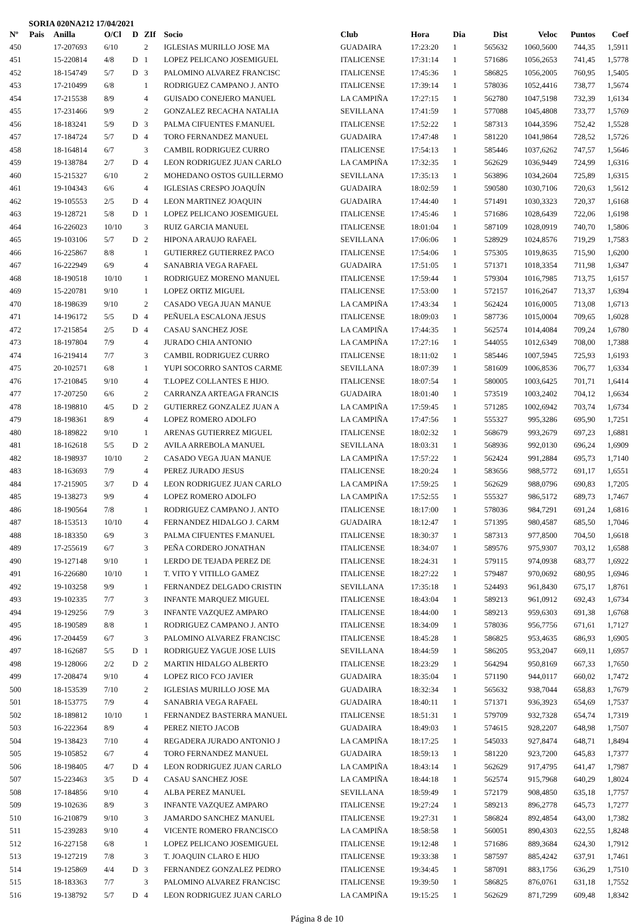SORIA 020NA212 17/04/2021
| Nº | Pais | Anilla | O/Cl | D | ZIf | Socio | Club | Hora | Dia | Dist | Veloc | Puntos | Coef |
| --- | --- | --- | --- | --- | --- | --- | --- | --- | --- | --- | --- | --- | --- |
| 450 | | 17-207693 | 6/10 | | 2 | IGLESIAS MURILLO JOSE MA | GUADAIRA | 17:23:20 | 1 | 565632 | 1060,5600 | 744,35 | 1,5911 |
| 451 | | 15-220814 | 4/8 | D | 1 | LOPEZ PELICANO JOSEMIGUEL | ITALICENSE | 17:31:14 | 1 | 571686 | 1056,2653 | 741,45 | 1,5778 |
| 452 | | 18-154749 | 5/7 | D | 3 | PALOMINO ALVAREZ FRANCISC | ITALICENSE | 17:45:36 | 1 | 586825 | 1056,2005 | 760,95 | 1,5405 |
| 453 | | 17-210499 | 6/8 | | 1 | RODRIGUEZ CAMPANO J. ANTO | ITALICENSE | 17:39:14 | 1 | 578036 | 1052,4416 | 738,77 | 1,5674 |
| 454 | | 17-215538 | 8/9 | | 4 | GUISADO CONEJERO MANUEL | LA CAMPIÑA | 17:27:15 | 1 | 562780 | 1047,5198 | 732,39 | 1,6134 |
| 455 | | 17-231466 | 9/9 | | 2 | GONZALEZ RECACHA NATALIA | SEVILLANA | 17:41:59 | 1 | 577088 | 1045,4808 | 733,77 | 1,5769 |
| 456 | | 18-183241 | 5/9 | D | 3 | PALMA CIFUENTES F.MANUEL | ITALICENSE | 17:52:22 | 1 | 587313 | 1044,3596 | 752,42 | 1,5528 |
| 457 | | 17-184724 | 5/7 | D | 4 | TORO FERNANDEZ MANUEL | GUADAIRA | 17:47:48 | 1 | 581220 | 1041,9864 | 728,52 | 1,5726 |
| 458 | | 18-164814 | 6/7 | | 3 | CAMBIL RODRIGUEZ CURRO | ITALICENSE | 17:54:13 | 1 | 585446 | 1037,6262 | 747,57 | 1,5646 |
| 459 | | 19-138784 | 2/7 | D | 4 | LEON RODRIGUEZ JUAN CARLO | LA CAMPIÑA | 17:32:35 | 1 | 562629 | 1036,9449 | 724,99 | 1,6316 |
| 460 | | 15-215327 | 6/10 | | 2 | MOHEDANO OSTOS GUILLERMO | SEVILLANA | 17:35:13 | 1 | 563896 | 1034,2604 | 725,89 | 1,6315 |
| 461 | | 19-104343 | 6/6 | | 4 | IGLESIAS CRESPO JOAQUÍN | GUADAIRA | 18:02:59 | 1 | 590580 | 1030,7106 | 720,63 | 1,5612 |
| 462 | | 19-105553 | 2/5 | D | 4 | LEON MARTINEZ JOAQUIN | GUADAIRA | 17:44:40 | 1 | 571491 | 1030,3323 | 720,37 | 1,6168 |
| 463 | | 19-128721 | 5/8 | D | 1 | LOPEZ PELICANO JOSEMIGUEL | ITALICENSE | 17:45:46 | 1 | 571686 | 1028,6439 | 722,06 | 1,6198 |
| 464 | | 16-226023 | 10/10 | | 3 | RUIZ GARCIA MANUEL | ITALICENSE | 18:01:04 | 1 | 587109 | 1028,0919 | 740,70 | 1,5806 |
| 465 | | 19-103106 | 5/7 | D | 2 | HIPONA ARAUJO RAFAEL | SEVILLANA | 17:06:06 | 1 | 528929 | 1024,8576 | 719,29 | 1,7583 |
| 466 | | 16-225867 | 8/8 | | 1 | GUTIERREZ GUTIERREZ PACO | ITALICENSE | 17:54:06 | 1 | 575305 | 1019,8635 | 715,90 | 1,6200 |
| 467 | | 16-222949 | 6/9 | | 4 | SANABRIA VEGA RAFAEL | GUADAIRA | 17:51:05 | 1 | 571371 | 1018,3354 | 711,98 | 1,6347 |
| 468 | | 18-190518 | 10/10 | | 1 | RODRIGUEZ MORENO MANUEL | ITALICENSE | 17:59:44 | 1 | 579304 | 1016,7985 | 713,75 | 1,6157 |
| 469 | | 15-220781 | 9/10 | | 1 | LOPEZ ORTIZ MIGUEL | ITALICENSE | 17:53:00 | 1 | 572157 | 1016,2647 | 713,37 | 1,6394 |
| 470 | | 18-198639 | 9/10 | | 2 | CASADO VEGA JUAN MANUE | LA CAMPIÑA | 17:43:34 | 1 | 562424 | 1016,0005 | 713,08 | 1,6713 |
| 471 | | 14-196172 | 5/5 | D | 4 | PEÑUELA ESCALONA JESUS | ITALICENSE | 18:09:03 | 1 | 587736 | 1015,0004 | 709,65 | 1,6028 |
| 472 | | 17-215854 | 2/5 | D | 4 | CASAU SANCHEZ JOSE | LA CAMPIÑA | 17:44:35 | 1 | 562574 | 1014,4084 | 709,24 | 1,6780 |
| 473 | | 18-197804 | 7/9 | | 4 | JURADO CHIA ANTONIO | LA CAMPIÑA | 17:27:16 | 1 | 544055 | 1012,6349 | 708,00 | 1,7388 |
| 474 | | 16-219414 | 7/7 | | 3 | CAMBIL RODRIGUEZ CURRO | ITALICENSE | 18:11:02 | 1 | 585446 | 1007,5945 | 725,93 | 1,6193 |
| 475 | | 20-102571 | 6/8 | | 1 | YUPI SOCORRO SANTOS CARME | SEVILLANA | 18:07:39 | 1 | 581609 | 1006,8536 | 706,77 | 1,6334 |
| 476 | | 17-210845 | 9/10 | | 4 | T.LOPEZ COLLANTES E HIJO. | ITALICENSE | 18:07:54 | 1 | 580005 | 1003,6425 | 701,71 | 1,6414 |
| 477 | | 17-207250 | 6/6 | | 2 | CARRANZA ARTEAGA FRANCIS | GUADAIRA | 18:01:40 | 1 | 573519 | 1003,2402 | 704,12 | 1,6634 |
| 478 | | 18-198810 | 4/5 | D | 2 | GUTIERREZ GONZALEZ JUAN A | LA CAMPIÑA | 17:59:45 | 1 | 571285 | 1002,6942 | 703,74 | 1,6734 |
| 479 | | 18-198361 | 8/9 | | 4 | LOPEZ ROMERO ADOLFO | LA CAMPIÑA | 17:47:56 | 1 | 555327 | 995,3286 | 695,90 | 1,7251 |
| 480 | | 18-189822 | 9/10 | | 1 | ARENAS GUTIERREZ MIGUEL | ITALICENSE | 18:02:32 | 1 | 568679 | 993,2679 | 697,23 | 1,6881 |
| 481 | | 18-162618 | 5/5 | D | 2 | AVILA ARREBOLA MANUEL | SEVILLANA | 18:03:31 | 1 | 568936 | 992,0130 | 696,24 | 1,6909 |
| 482 | | 18-198937 | 10/10 | | 2 | CASADO VEGA JUAN MANUE | LA CAMPIÑA | 17:57:22 | 1 | 562424 | 991,2884 | 695,73 | 1,7140 |
| 483 | | 18-163693 | 7/9 | | 4 | PEREZ JURADO JESUS | ITALICENSE | 18:20:24 | 1 | 583656 | 988,5772 | 691,17 | 1,6551 |
| 484 | | 17-215905 | 3/7 | D | 4 | LEON RODRIGUEZ JUAN CARLO | LA CAMPIÑA | 17:59:25 | 1 | 562629 | 988,0796 | 690,83 | 1,7205 |
| 485 | | 19-138273 | 9/9 | | 4 | LOPEZ ROMERO ADOLFO | LA CAMPIÑA | 17:52:55 | 1 | 555327 | 986,5172 | 689,73 | 1,7467 |
| 486 | | 18-190564 | 7/8 | | 1 | RODRIGUEZ CAMPANO J. ANTO | ITALICENSE | 18:17:00 | 1 | 578036 | 984,7291 | 691,24 | 1,6816 |
| 487 | | 18-153513 | 10/10 | | 4 | FERNANDEZ HIDALGO J. CARM | GUADAIRA | 18:12:47 | 1 | 571395 | 980,4587 | 685,50 | 1,7046 |
| 488 | | 18-183350 | 6/9 | | 3 | PALMA CIFUENTES F.MANUEL | ITALICENSE | 18:30:37 | 1 | 587313 | 977,8500 | 704,50 | 1,6618 |
| 489 | | 17-255619 | 6/7 | | 3 | PEÑA CORDERO JONATHAN | ITALICENSE | 18:34:07 | 1 | 589576 | 975,9307 | 703,12 | 1,6588 |
| 490 | | 19-127148 | 9/10 | | 1 | LERDO DE TEJADA PEREZ DE | ITALICENSE | 18:24:31 | 1 | 579115 | 974,0938 | 683,77 | 1,6922 |
| 491 | | 16-226680 | 10/10 | | 1 | T. VITO Y VITILLO GAMEZ | ITALICENSE | 18:27:22 | 1 | 579487 | 970,0692 | 680,95 | 1,6946 |
| 492 | | 19-103258 | 9/9 | | 1 | FERNANDEZ DELGADO CRISTIN | SEVILLANA | 17:35:18 | 1 | 524493 | 961,8430 | 675,17 | 1,8761 |
| 493 | | 19-102335 | 7/7 | | 3 | INFANTE MARQUEZ MIGUEL | ITALICENSE | 18:43:04 | 1 | 589213 | 961,0912 | 692,43 | 1,6734 |
| 494 | | 19-129256 | 7/9 | | 3 | INFANTE VAZQUEZ AMPARO | ITALICENSE | 18:44:00 | 1 | 589213 | 959,6303 | 691,38 | 1,6768 |
| 495 | | 18-190589 | 8/8 | | 1 | RODRIGUEZ CAMPANO J. ANTO | ITALICENSE | 18:34:09 | 1 | 578036 | 956,7756 | 671,61 | 1,7127 |
| 496 | | 17-204459 | 6/7 | | 3 | PALOMINO ALVAREZ FRANCISC | ITALICENSE | 18:45:28 | 1 | 586825 | 953,4635 | 686,93 | 1,6905 |
| 497 | | 18-162687 | 5/5 | D | 1 | RODRIGUEZ YAGUE JOSE LUIS | SEVILLANA | 18:44:59 | 1 | 586205 | 953,2047 | 669,11 | 1,6957 |
| 498 | | 19-128066 | 2/2 | D | 2 | MARTIN HIDALGO ALBERTO | ITALICENSE | 18:23:29 | 1 | 564294 | 950,8169 | 667,33 | 1,7650 |
| 499 | | 17-208474 | 9/10 | | 4 | LOPEZ RICO FCO JAVIER | GUADAIRA | 18:35:04 | 1 | 571190 | 944,0117 | 660,02 | 1,7472 |
| 500 | | 18-153539 | 7/10 | | 2 | IGLESIAS MURILLO JOSE MA | GUADAIRA | 18:32:34 | 1 | 565632 | 938,7044 | 658,83 | 1,7679 |
| 501 | | 18-153775 | 7/9 | | 4 | SANABRIA VEGA RAFAEL | GUADAIRA | 18:40:11 | 1 | 571371 | 936,3923 | 654,69 | 1,7537 |
| 502 | | 18-189812 | 10/10 | | 1 | FERNANDEZ BASTERRA MANUEL | ITALICENSE | 18:51:31 | 1 | 579709 | 932,7328 | 654,74 | 1,7319 |
| 503 | | 16-222364 | 8/9 | | 4 | PEREZ NIETO JACOB | GUADAIRA | 18:49:03 | 1 | 574615 | 928,2207 | 648,98 | 1,7507 |
| 504 | | 19-138423 | 7/10 | | 4 | REGADERA JURADO ANTONIO J | LA CAMPIÑA | 18:17:25 | 1 | 545033 | 927,8474 | 648,71 | 1,8494 |
| 505 | | 19-105852 | 6/7 | | 4 | TORO FERNANDEZ MANUEL | GUADAIRA | 18:59:13 | 1 | 581220 | 923,7200 | 645,83 | 1,7377 |
| 506 | | 18-198405 | 4/7 | D | 4 | LEON RODRIGUEZ JUAN CARLO | LA CAMPIÑA | 18:43:14 | 1 | 562629 | 917,4795 | 641,47 | 1,7987 |
| 507 | | 15-223463 | 3/5 | D | 4 | CASAU SANCHEZ JOSE | LA CAMPIÑA | 18:44:18 | 1 | 562574 | 915,7968 | 640,29 | 1,8024 |
| 508 | | 17-184856 | 9/10 | | 4 | ALBA PEREZ MANUEL | SEVILLANA | 18:59:49 | 1 | 572179 | 908,4850 | 635,18 | 1,7757 |
| 509 | | 19-102636 | 8/9 | | 3 | INFANTE VAZQUEZ AMPARO | ITALICENSE | 19:27:24 | 1 | 589213 | 896,2778 | 645,73 | 1,7277 |
| 510 | | 16-210879 | 9/10 | | 3 | JAMARDO SANCHEZ MANUEL | ITALICENSE | 19:27:31 | 1 | 586824 | 892,4854 | 643,00 | 1,7382 |
| 511 | | 15-239283 | 9/10 | | 4 | VICENTE ROMERO FRANCISCO | LA CAMPIÑA | 18:58:58 | 1 | 560051 | 890,4303 | 622,55 | 1,8248 |
| 512 | | 16-227158 | 6/8 | | 1 | LOPEZ PELICANO JOSEMIGUEL | ITALICENSE | 19:12:48 | 1 | 571686 | 889,3684 | 624,30 | 1,7912 |
| 513 | | 19-127219 | 7/8 | | 3 | T. JOAQUIN CLARO E HIJO | ITALICENSE | 19:33:38 | 1 | 587597 | 885,4242 | 637,91 | 1,7461 |
| 514 | | 19-125869 | 4/4 | D | 3 | FERNANDEZ GONZALEZ PEDRO | ITALICENSE | 19:34:45 | 1 | 587091 | 883,1756 | 636,29 | 1,7510 |
| 515 | | 18-183363 | 7/7 | | 3 | PALOMINO ALVAREZ FRANCISC | ITALICENSE | 19:39:50 | 1 | 586825 | 876,0761 | 631,18 | 1,7552 |
| 516 | | 19-138792 | 5/7 | D | 4 | LEON RODRIGUEZ JUAN CARLO | LA CAMPIÑA | 19:15:25 | 1 | 562629 | 871,7299 | 609,48 | 1,8342 |
Página 8 de 10